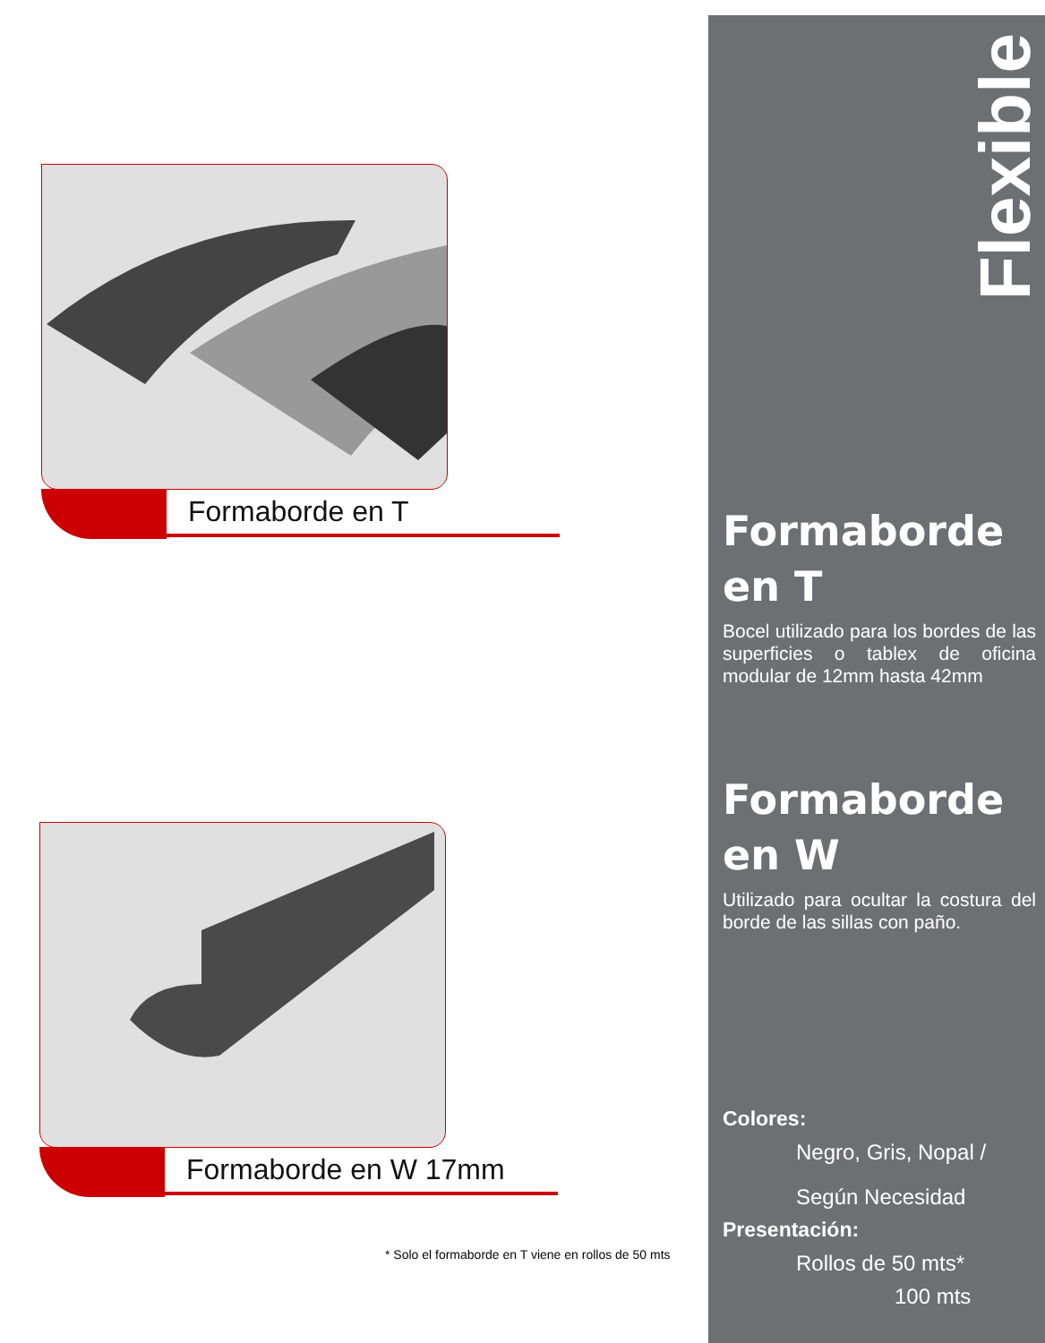Formaborde en T
Formaborde en W 17mm
* Solo el formaborde en T viene en rollos de 50 mts
Flexible
Formaborde
en T
Bocel utilizado para los bordes de las superficies o tablex de oficina modular de 12mm hasta 42mm
Formaborde
en W
Utilizado para ocultar la costura del borde de las sillas con paño.
Colores:
Negro, Gris, Nopal /
Según Necesidad
Presentación:
Rollos de 50 mts*
100 mts